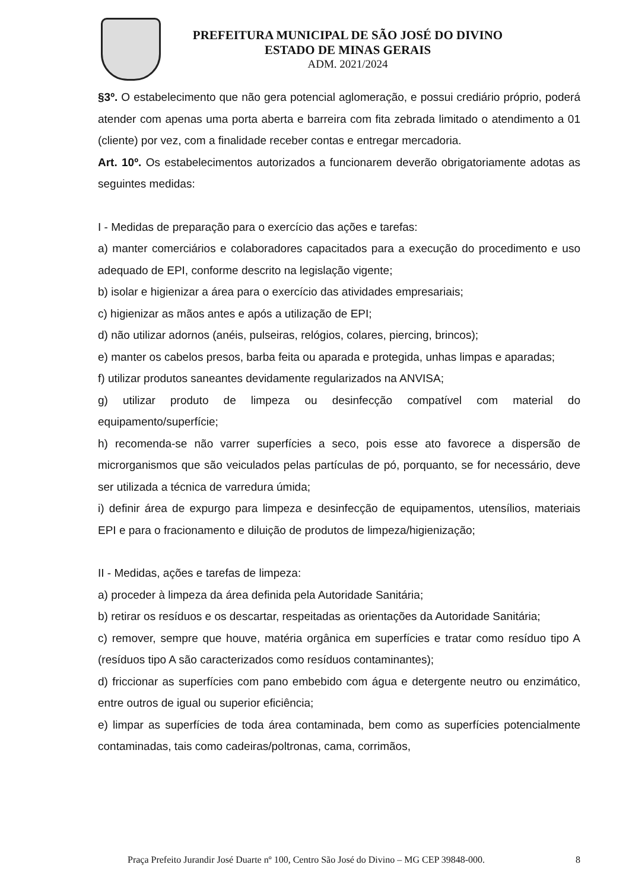PREFEITURA MUNICIPAL DE SÃO JOSÉ DO DIVINO
ESTADO DE MINAS GERAIS
ADM. 2021/2024
§3º. O estabelecimento que não gera potencial aglomeração, e possui crediário próprio, poderá atender com apenas uma porta aberta e barreira com fita zebrada limitado o atendimento a 01 (cliente) por vez, com a finalidade receber contas e entregar mercadoria.
Art. 10º. Os estabelecimentos autorizados a funcionarem deverão obrigatoriamente adotas as seguintes medidas:
I - Medidas de preparação para o exercício das ações e tarefas:
a) manter comerciários e colaboradores capacitados para a execução do procedimento e uso adequado de EPI, conforme descrito na legislação vigente;
b) isolar e higienizar a área para o exercício das atividades empresariais;
c) higienizar as mãos antes e após a utilização de EPI;
d) não utilizar adornos (anéis, pulseiras, relógios, colares, piercing, brincos);
e) manter os cabelos presos, barba feita ou aparada e protegida, unhas limpas e aparadas;
f) utilizar produtos saneantes devidamente regularizados na ANVISA;
g) utilizar produto de limpeza ou desinfecção compatível com material do equipamento/superfície;
h) recomenda-se não varrer superfícies a seco, pois esse ato favorece a dispersão de microrganismos que são veiculados pelas partículas de pó, porquanto, se for necessário, deve ser utilizada a técnica de varredura úmida;
i) definir área de expurgo para limpeza e desinfecção de equipamentos, utensílios, materiais EPI e para o fracionamento e diluição de produtos de limpeza/higienização;
II - Medidas, ações e tarefas de limpeza:
a) proceder à limpeza da área definida pela Autoridade Sanitária;
b) retirar os resíduos e os descartar, respeitadas as orientações da Autoridade Sanitária;
c) remover, sempre que houve, matéria orgânica em superfícies e tratar como resíduo tipo A (resíduos tipo A são caracterizados como resíduos contaminantes);
d) friccionar as superfícies com pano embebido com água e detergente neutro ou enzimático, entre outros de igual ou superior eficiência;
e) limpar as superfícies de toda área contaminada, bem como as superfícies potencialmente contaminadas, tais como cadeiras/poltronas, cama, corrimãos,
Praça Prefeito Jurandir José Duarte nº 100, Centro São José do Divino – MG CEP 39848-000. 8